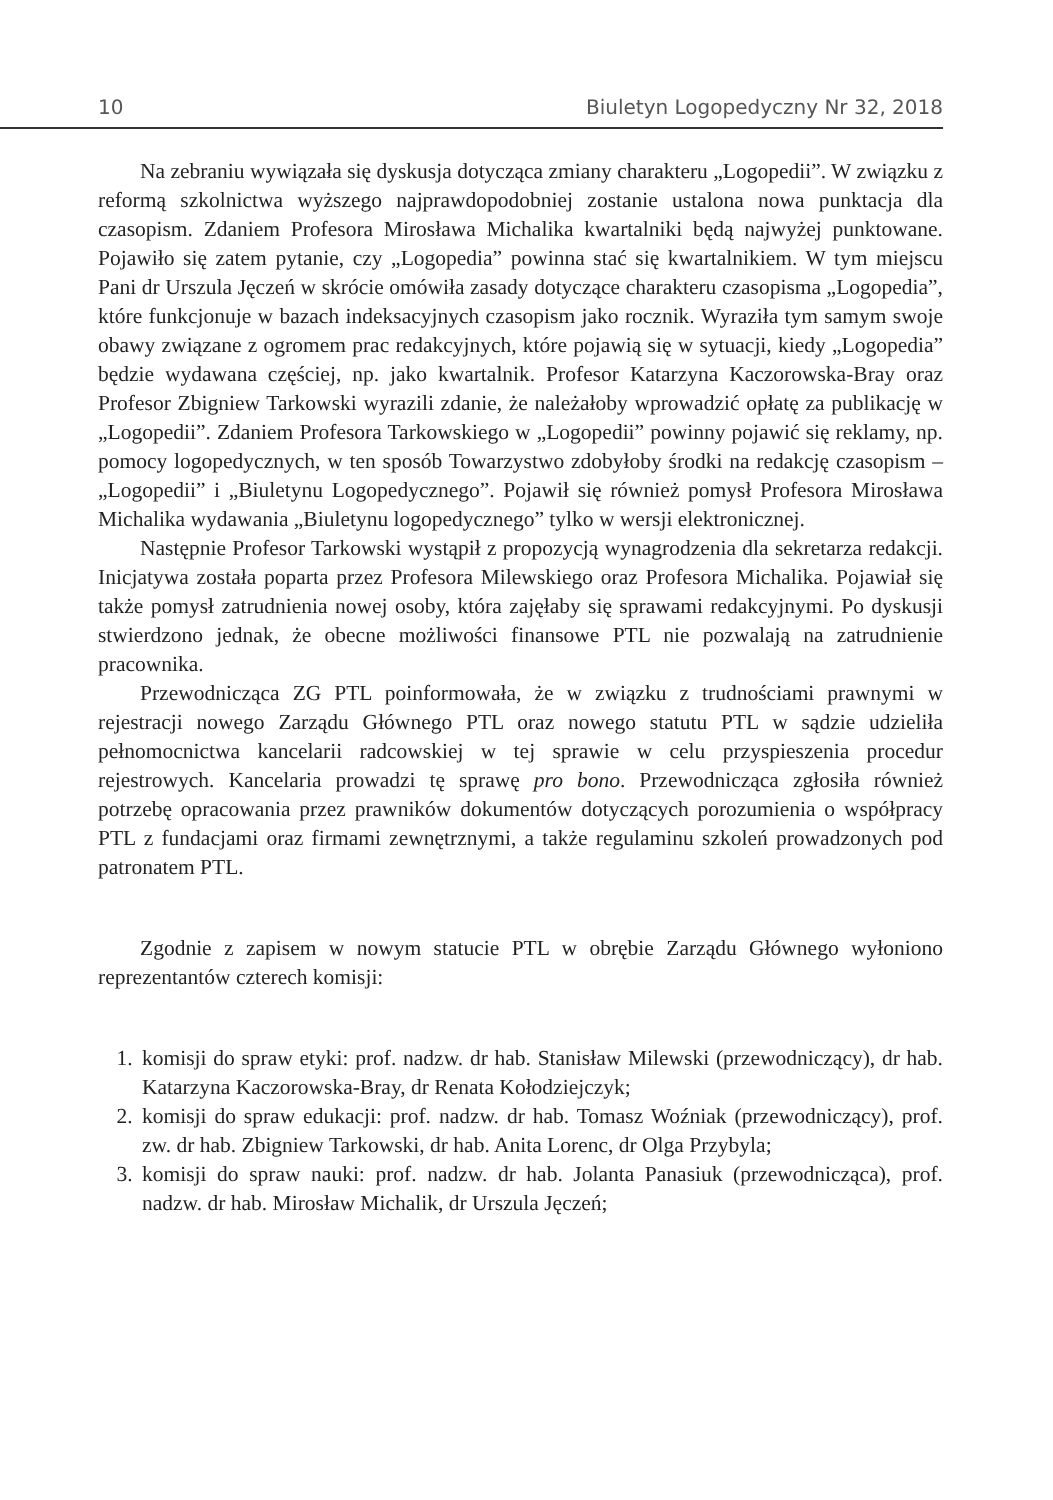10 Biuletyn Logopedyczny Nr 32, 2018
Na zebraniu wywiązała się dyskusja dotycząca zmiany charakteru „Logopedii”. W związku z reformą szkolnictwa wyższego najprawdopodobniej zostanie ustalona nowa punktacja dla czasopism. Zdaniem Profesora Mirosława Michalika kwartalniki będą najwyżej punktowane. Pojawiło się zatem pytanie, czy „Logopedia” powinna stać się kwartalnikiem. W tym miejscu Pani dr Urszula Jęczeń w skrócie omówiła zasady dotyczące charakteru czasopisma „Logopedia”, które funkcjonuje w bazach indeksacyjnych czasopism jako rocznik. Wyraziła tym samym swoje obawy związane z ogromem prac redakcyjnych, które pojawią się w sytuacji, kiedy „Logopedia” będzie wydawana częściej, np. jako kwartalnik. Profesor Katarzyna Kaczorowska-Bray oraz Profesor Zbigniew Tarkowski wyrazili zdanie, że należałoby wprowadzić opłatę za publikację w „Logopedii”. Zdaniem Profesora Tarkowskiego w „Logopedii” powinny pojawić się reklamy, np. pomocy logopedycznych, w ten sposób Towarzystwo zdobyłoby środki na redakcję czasopism – „Logopedii” i „Biuletynu Logopedycznego”. Pojawił się również pomysł Profesora Mirosława Michalika wydawania „Biuletynu logopedycznego” tylko w wersji elektronicznej.
Następnie Profesor Tarkowski wystąpił z propozycją wynagrodzenia dla sekretarza redakcji. Inicjatywa została poparta przez Profesora Milewskiego oraz Profesora Michalika. Pojawiał się także pomysł zatrudnienia nowej osoby, która zajęłaby się sprawami redakcyjnymi. Po dyskusji stwierdzono jednak, że obecne możliwości finansowe PTL nie pozwalają na zatrudnienie pracownika.
Przewodnicząca ZG PTL poinformowała, że w związku z trudnościami prawnymi w rejestracji nowego Zarządu Głównego PTL oraz nowego statutu PTL w sądzie udzieliła pełnomocnictwa kancelarii radcowskiej w tej sprawie w celu przyspieszenia procedur rejestrowych. Kancelaria prowadzi tę sprawę pro bono. Przewodnicząca zgłosiła również potrzebę opracowania przez prawników dokumentów dotyczących porozumienia o współpracy PTL z fundacjami oraz firmami zewnętrznymi, a także regulaminu szkoleń prowadzonych pod patronatem PTL.
Zgodnie z zapisem w nowym statucie PTL w obrębie Zarządu Głównego wyłoniono reprezentantów czterech komisji:
1. komisji do spraw etyki: prof. nadzw. dr hab. Stanisław Milewski (przewodniczący), dr hab. Katarzyna Kaczorowska-Bray, dr Renata Kołodziejczyk;
2. komisji do spraw edukacji: prof. nadzw. dr hab. Tomasz Woźniak (przewodniczący), prof. zw. dr hab. Zbigniew Tarkowski, dr hab. Anita Lorenc, dr Olga Przybyla;
3. komisji do spraw nauki: prof. nadzw. dr hab. Jolanta Panasiuk (przewodnicząca), prof. nadzw. dr hab. Mirosław Michalik, dr Urszula Jęczeń;